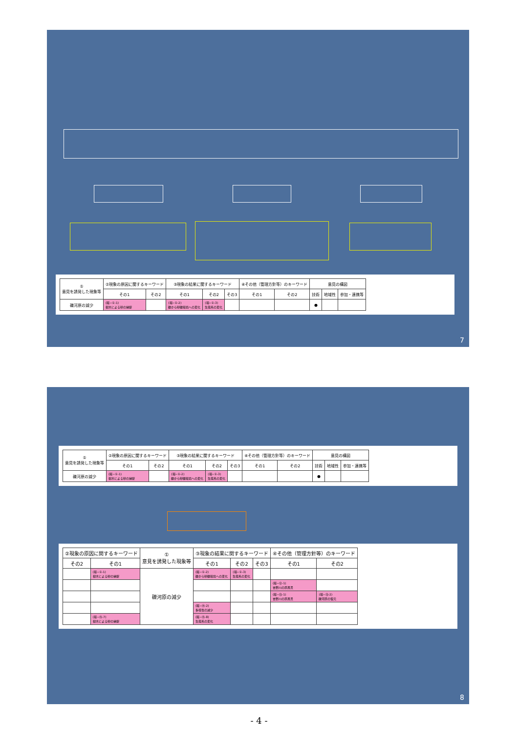| ① 意見を誘発した現象等 | ②現象の原因に関するキーワード | | ③現象の結果に関するキーワード | | | ④その他（管理方針等）のキーワード | | 意見の構図 | | |
| --- | --- | --- | --- | --- | --- | --- | --- | --- | --- | --- |
| | その1 | その2 | その1 | その2 | その3 | その1 | その2 | 技術 | 地域性 | 参加・連携等 |
| 礫河原の減少 | (環−①-1) 樹木による砂の捕捉 | | (環−①-2) 礫から砂礫環境への変化 | (環−①-3) 生態系の変化 | | | | ● | | |
7
| ① 意見を誘発した現象等 | ②現象の原因に関するキーワード | | ③現象の結果に関するキーワード | | | ④その他（管理方針等）のキーワード | | 意見の構図 | | |
| --- | --- | --- | --- | --- | --- | --- | --- | --- | --- | --- |
| | その1 | その2 | その1 | その2 | その3 | その1 | その2 | 技術 | 地域性 | 参加・連携等 |
| 礫河原の減少 | (環−①-1) 樹木による砂の捕捉 | | (環−①-2) 礫から砂礫環境への変化 | (環−①-3) 生態系の変化 | | | | ● | | |
| ②現象の原因に関するキーワード | | ① 意見を誘発した現象等 | ③現象の結果に関するキーワード | | | ④その他（管理方針等）のキーワード | |
| --- | --- | --- | --- | --- | --- | --- | --- |
| その2 | その1 | | その1 | その2 | その3 | その1 | その2 |
| | (環−①-1) 樹木による砂の捕捉 | 礫河原の減少 | (環−①-2) 礫から砂礫環境への変化 | (環−①-3) 生態系の変化 | | | |
| | | | | | | (環−⑫-1) 吉野川の原風景 | |
| | | | | | | (環−⑬-1) 吉野川の原風景 | (環−⑬-2) 礫河原の復元 |
| | | | (環−⑭-2) 多様性の減少 | | | | |
| | (環−⑮-7) 樹木による砂の捕捉 | | (環−⑮-8) 生態系の変化 | | | | |
8
- 4 -